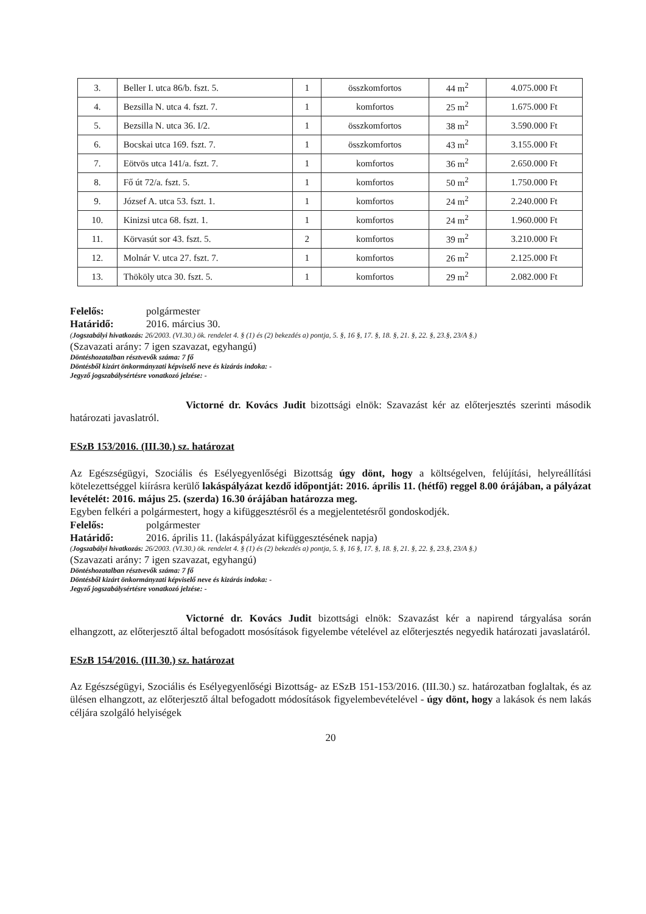| 3. | Beller I. utca 86/b. fszt. 5. | 1 | összkomfortos | 44 m<sup>2</sup> | 4.075.000 Ft |
| 4. | Bezsilla N. utca 4. fszt. 7. | 1 | komfortos | 25 m<sup>2</sup> | 1.675.000 Ft |
| 5. | Bezsilla N. utca 36. I/2. | 1 | összkomfortos | 38 m<sup>2</sup> | 3.590.000 Ft |
| 6. | Bocskai utca 169. fszt. 7. | 1 | összkomfortos | 43 m<sup>2</sup> | 3.155.000 Ft |
| 7. | Eötvös utca 141/a. fszt. 7. | 1 | komfortos | 36 m<sup>2</sup> | 2.650.000 Ft |
| 8. | Fő út 72/a. fszt. 5. | 1 | komfortos | 50 m<sup>2</sup> | 1.750.000 Ft |
| 9. | József A. utca 53. fszt. 1. | 1 | komfortos | 24 m<sup>2</sup> | 2.240.000 Ft |
| 10. | Kinizsi utca 68. fszt. 1. | 1 | komfortos | 24 m<sup>2</sup> | 1.960.000 Ft |
| 11. | Körvasút sor 43. fszt. 5. | 2 | komfortos | 39 m<sup>2</sup> | 3.210.000 Ft |
| 12. | Molnár V. utca 27. fszt. 7. | 1 | komfortos | 26 m<sup>2</sup> | 2.125.000 Ft |
| 13. | Thököly utca 30. fszt. 5. | 1 | komfortos | 29 m<sup>2</sup> | 2.082.000 Ft |
Felelős: polgármester
Határidő: 2016. március 30.
(Jogszabályi hivatkozás: 26/2003. (VI.30.) ök. rendelet 4. § (1) és (2) bekezdés a) pontja, 5. §, 16 §, 17. §, 18. §, 21. §, 22. §, 23.§, 23/A §.)
(Szavazati arány: 7 igen szavazat, egyhangú)
Döntéshozatalban résztvevők száma: 7 fő
Döntésből kizárt önkormányzati képviselő neve és kizárás indoka: -
Jegyző jogszabálysértésre vonatkozó jelzése: -
Victorné dr. Kovács Judit bizottsági elnök: Szavazást kér az előterjesztés szerinti második határozati javaslatról.
ESzB 153/2016. (III.30.) sz. határozat
Az Egészségügyi, Szociális és Esélyegyenlőségi Bizottság úgy dönt, hogy a költségelven, felújítási, helyreállítási kötelezettséggel kiírásra kerülő lakáspályázat kezdő időpontját: 2016. április 11. (hétfő) reggel 8.00 órájában, a pályázat levételét: 2016. május 25. (szerda) 16.30 órájában határozza meg.
Egyben felkéri a polgármestert, hogy a kifüggesztésről és a megjelentetésről gondoskodjék.
Felelős: polgármester
Határidő: 2016. április 11. (lakáspályázat kifüggesztésének napja)
(Jogszabályi hivatkozás: 26/2003. (VI.30.) ök. rendelet 4. § (1) és (2) bekezdés a) pontja, 5. §, 16 §, 17. §, 18. §, 21. §, 22. §, 23.§, 23/A §.)
(Szavazati arány: 7 igen szavazat, egyhangú)
Döntéshozatalban résztvevők száma: 7 fő
Döntésből kizárt önkormányzati képviselő neve és kizárás indoka: -
Jegyző jogszabálysértésre vonatkozó jelzése: -
Victorné dr. Kovács Judit bizottsági elnök: Szavazást kér a napirend tárgyalása során elhangzott, az előterjesztő által befogadott mosósítások figyelembe vételével az előterjesztés negyedik határozati javaslatáról.
ESzB 154/2016. (III.30.) sz. határozat
Az Egészségügyi, Szociális és Esélyegyenlőségi Bizottság- az ESzB 151-153/2016. (III.30.) sz. határozatban foglaltak, és az ülésen elhangzott, az előterjesztő által befogadott módosítások figyelembevételével - úgy dönt, hogy a lakások és nem lakás céljára szolgáló helyiségek
20